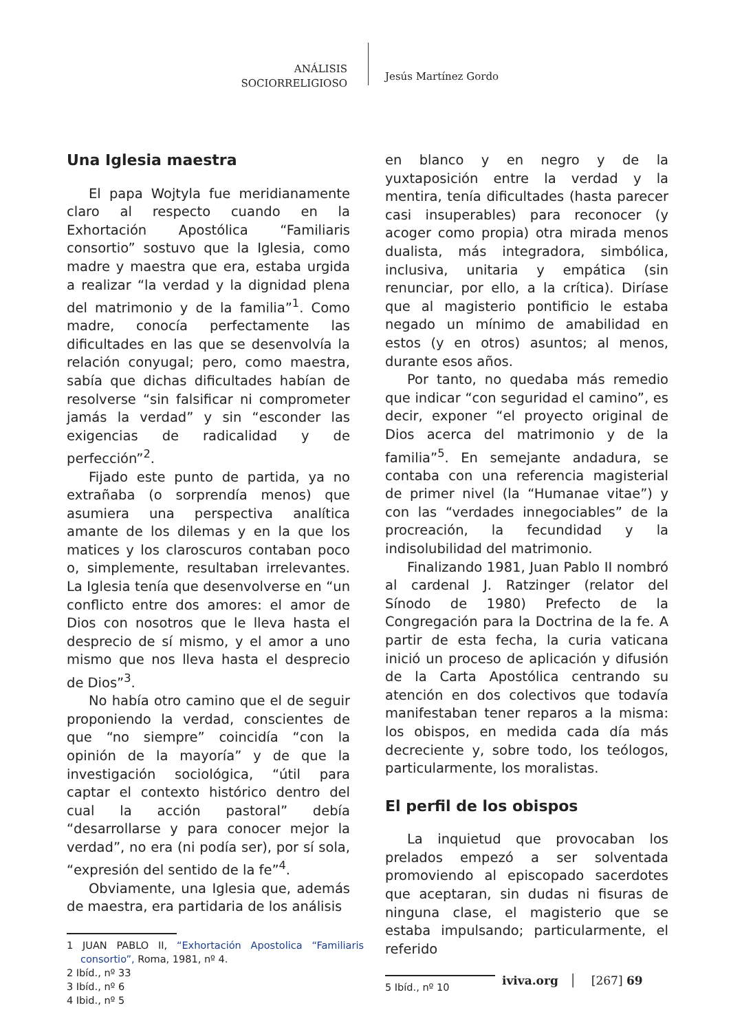ANÁLISIS
SOCIORRELIGIOSO
Jesús Martínez Gordo
Una Iglesia maestra
El papa Wojtyla fue meridianamente claro al respecto cuando en la Exhortación Apostólica “Familiaris consortio” sostuvo que la Iglesia, como madre y maestra que era, estaba urgida a realizar “la verdad y la dignidad plena del matrimonio y de la familia”<sup>1</sup>. Como madre, conocía perfectamente las dificultades en las que se desenvolvía la relación conyugal; pero, como maestra, sabía que dichas dificultades habían de resolverse “sin falsificar ni comprometer jamás la verdad” y sin “esconder las exigencias de radicalidad y de perfección”<sup>2</sup>.
Fijado este punto de partida, ya no extrañaba (o sorprendía menos) que asumiera una perspectiva analítica amante de los dilemas y en la que los matices y los claroscuros contaban poco o, simplemente, resultaban irrelevantes. La Iglesia tenía que desenvolverse en “un conflicto entre dos amores: el amor de Dios con nosotros que le lleva hasta el desprecio de sí mismo, y el amor a uno mismo que nos lleva hasta el desprecio de Dios”<sup>3</sup>.
No había otro camino que el de seguir proponiendo la verdad, conscientes de que “no siempre” coincidía “con la opinión de la mayoría” y de que la investigación sociológica, “útil para captar el contexto histórico dentro del cual la acción pastoral” debía “desarrollarse y para conocer mejor la verdad”, no era (ni podía ser), por sí sola, “expresión del sentido de la fe”<sup>4</sup>.
Obviamente, una Iglesia que, además de maestra, era partidaria de los análisis
1 JUAN PABLO II, “Exhortación Apostolica “Familiaris consortio”, Roma, 1981, nº 4.
2 Ibíd., nº 33
3 Ibíd., nº 6
4 Ibid., nº 5
en blanco y en negro y de la yuxtaposición entre la verdad y la mentira, tenía dificultades (hasta parecer casi insuperables) para reconocer (y acoger como propia) otra mirada menos dualista, más integradora, simbólica, inclusiva, unitaria y empática (sin renunciar, por ello, a la crítica). Diríase que al magisterio pontificio le estaba negado un mínimo de amabilidad en estos (y en otros) asuntos; al menos, durante esos años.
Por tanto, no quedaba más remedio que indicar “con seguridad el camino”, es decir, exponer “el proyecto original de Dios acerca del matrimonio y de la familia”<sup>5</sup>. En semejante andadura, se contaba con una referencia magisterial de primer nivel (la “Humanae vitae”) y con las “verdades innegociables” de la procreación, la fecundidad y la indisolubilidad del matrimonio.
Finalizando 1981, Juan Pablo II nombró al cardenal J. Ratzinger (relator del Sínodo de 1980) Prefecto de la Congregación para la Doctrina de la fe. A partir de esta fecha, la curia vaticana inició un proceso de aplicación y difusión de la Carta Apostólica centrando su atención en dos colectivos que todavía manifestaban tener reparos a la misma: los obispos, en medida cada día más decreciente y, sobre todo, los teólogos, particularmente, los moralistas.
El perfil de los obispos
La inquietud que provocaban los prelados empezó a ser solventada promoviendo al episcopado sacerdotes que aceptaran, sin dudas ni fisuras de ninguna clase, el magisterio que se estaba impulsando; particularmente, el referido
5 Ibíd., nº 10
iviva.org │ [267] 69